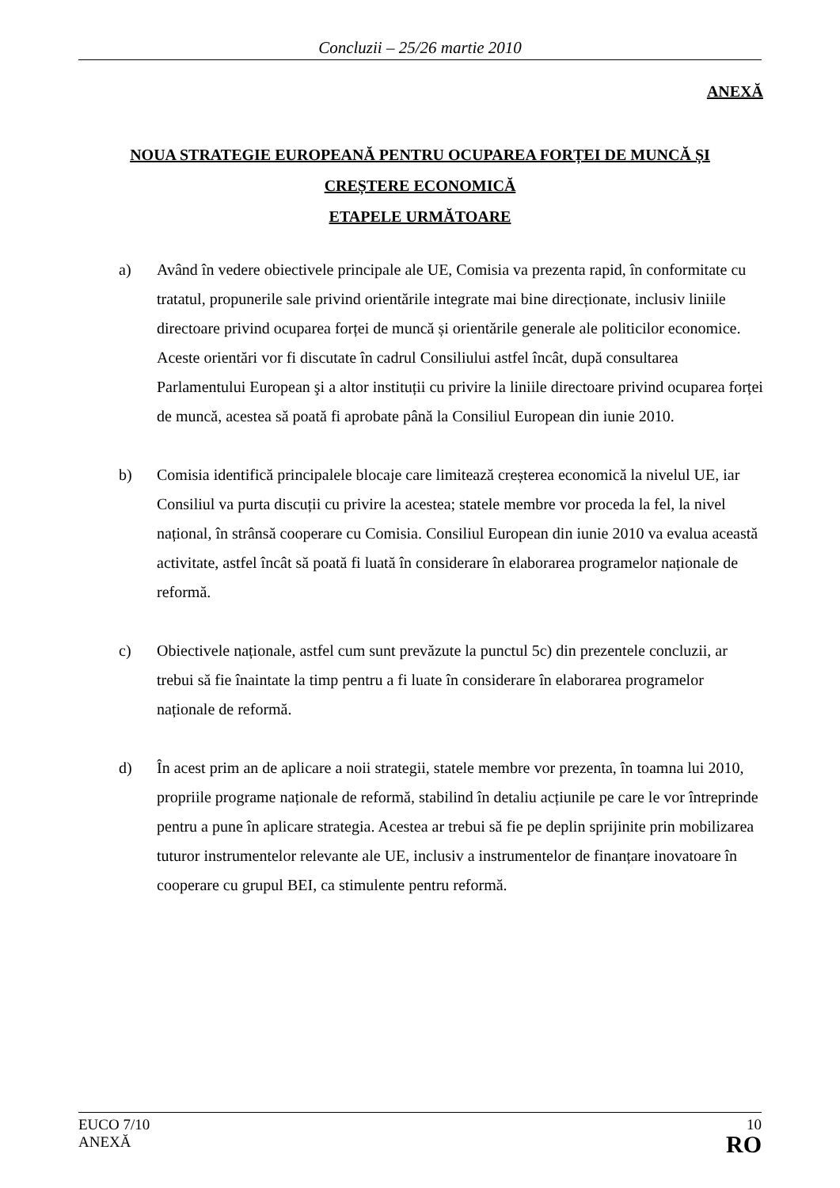Concluzii – 25/26 martie 2010
ANEXĂ
NOUA STRATEGIE EUROPEANĂ PENTRU OCUPAREA FORȚEI DE MUNCĂ ȘI
CREȘTERE ECONOMICĂ
ETAPELE URMĂTOARE
a) Având în vedere obiectivele principale ale UE, Comisia va prezenta rapid, în conformitate cu tratatul, propunerile sale privind orientările integrate mai bine direcționate, inclusiv liniile directoare privind ocuparea forței de muncă și orientările generale ale politicilor economice. Aceste orientări vor fi discutate în cadrul Consiliului astfel încât, după consultarea Parlamentului European şi a altor instituții cu privire la liniile directoare privind ocuparea forței de muncă, acestea să poată fi aprobate până la Consiliul European din iunie 2010.
b) Comisia identifică principalele blocaje care limitează creșterea economică la nivelul UE, iar Consiliul va purta discuții cu privire la acestea; statele membre vor proceda la fel, la nivel național, în strânsă cooperare cu Comisia. Consiliul European din iunie 2010 va evalua această activitate, astfel încât să poată fi luată în considerare în elaborarea programelor naționale de reformă.
c) Obiectivele naționale, astfel cum sunt prevăzute la punctul 5c) din prezentele concluzii, ar trebui să fie înaintate la timp pentru a fi luate în considerare în elaborarea programelor naționale de reformă.
d) În acest prim an de aplicare a noii strategii, statele membre vor prezenta, în toamna lui 2010, propriile programe naționale de reformă, stabilind în detaliu acțiunile pe care le vor întreprinde pentru a pune în aplicare strategia. Acestea ar trebui să fie pe deplin sprijinite prin mobilizarea tuturor instrumentelor relevante ale UE, inclusiv a instrumentelor de finanțare inovatoare în cooperare cu grupul BEI, ca stimulente pentru reformă.
EUCO 7/10
ANEXĂ
10
RO